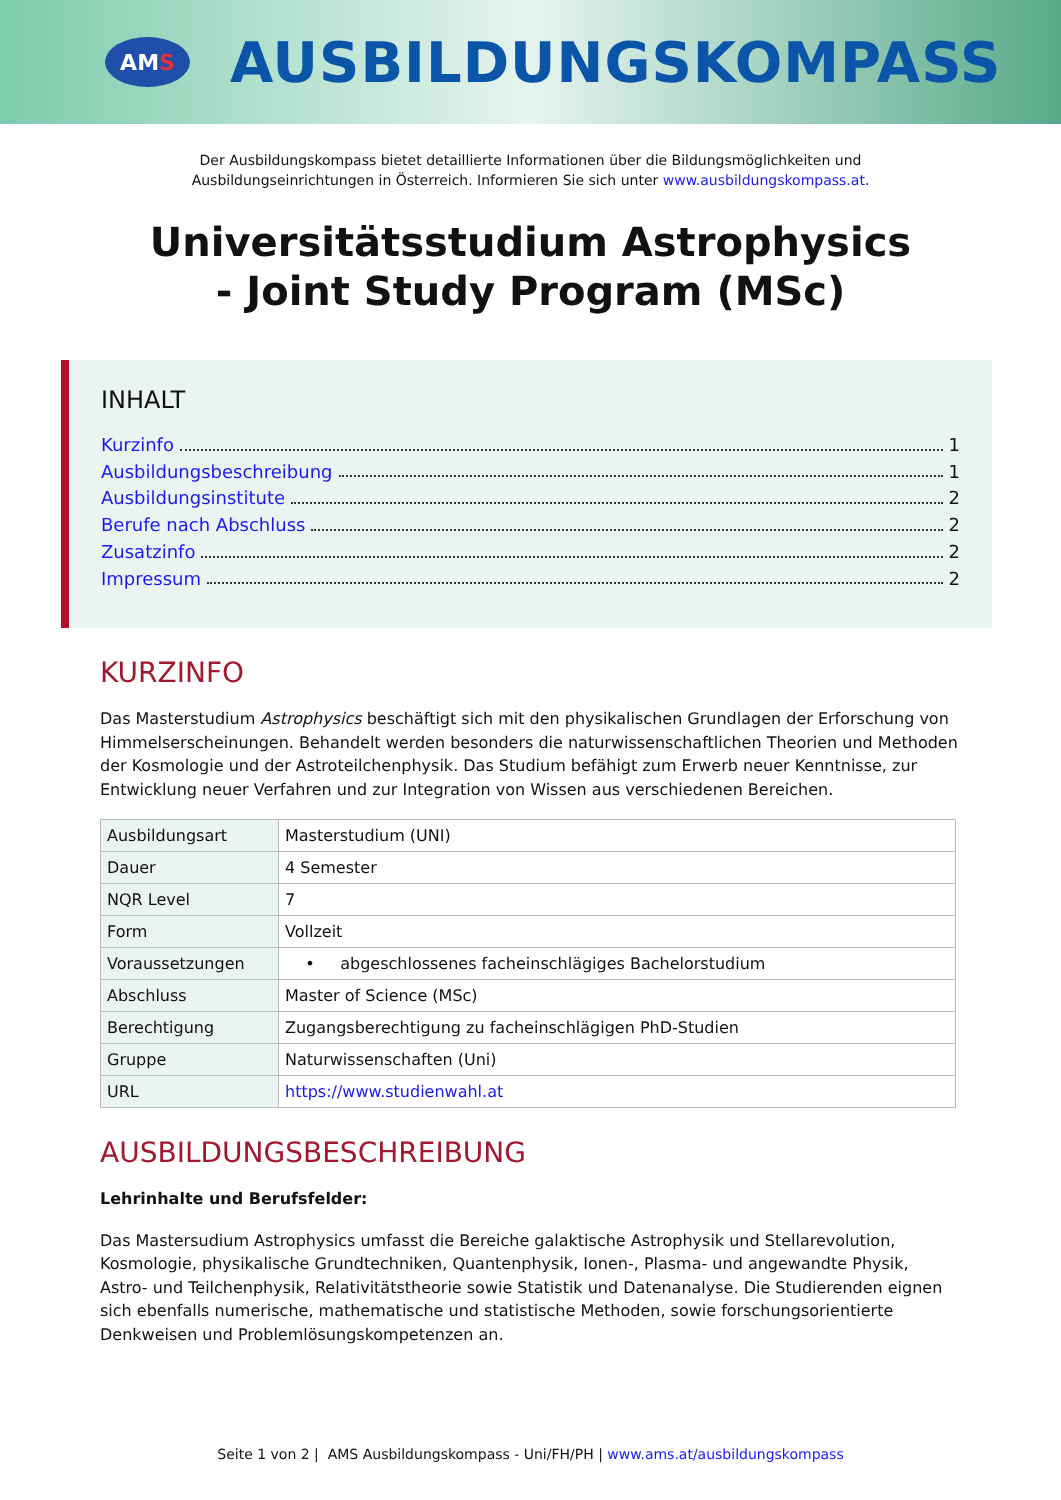AM S
AUSBILDUNGSKOMPASS
Der Ausbildungskompass bietet detaillierte Informationen über die Bildungsmöglichkeiten und
Ausbildungseinrichtungen in Österreich. Informieren Sie sich unter www.ausbildungskompass.at.
Universitätsstudium Astrophysics
- Joint Study Program (MSc)
INHALT
Kurzinfo 1
Ausbildungsbeschreibung 1
Ausbildungsinstitute 2
Berufe nach Abschluss 2
Zusatzinfo 2
Impressum 2
KURZINFO
Das Masterstudium Astrophysics beschäftigt sich mit den physikalischen Grundlagen der Erforschung von Himmelserscheinungen. Behandelt werden besonders die naturwissenschaftlichen Theorien und Methoden der Kosmologie und der Astroteilchenphysik. Das Studium befähigt zum Erwerb neuer Kenntnisse, zur Entwicklung neuer Verfahren und zur Integration von Wissen aus verschiedenen Bereichen.
| Ausbildungsart | Masterstudium (UNI) |
| Dauer | 4 Semester |
| NQR Level | 7 |
| Form | Vollzeit |
| Voraussetzungen | • abgeschlossenes facheinschlägiges Bachelorstudium |
| Abschluss | Master of Science (MSc) |
| Berechtigung | Zugangsberechtigung zu facheinschlägigen PhD-Studien |
| Gruppe | Naturwissenschaften (Uni) |
| URL | https://www.studienwahl.at |
AUSBILDUNGSBESCHREIBUNG
Lehrinhalte und Berufsfelder:
Das Mastersudium Astrophysics umfasst die Bereiche galaktische Astrophysik und Stellarevolution, Kosmologie, physikalische Grundtechniken, Quantenphysik, Ionen-, Plasma- und angewandte Physik, Astro- und Teilchenphysik, Relativitätstheorie sowie Statistik und Datenanalyse. Die Studierenden eignen sich ebenfalls numerische, mathematische und statistische Methoden, sowie forschungsorientierte Denkweisen und Problemlösungskompetenzen an.
Seite 1 von 2 | AMS Ausbildungskompass - Uni/FH/PH | www.ams.at/ausbildungskompass